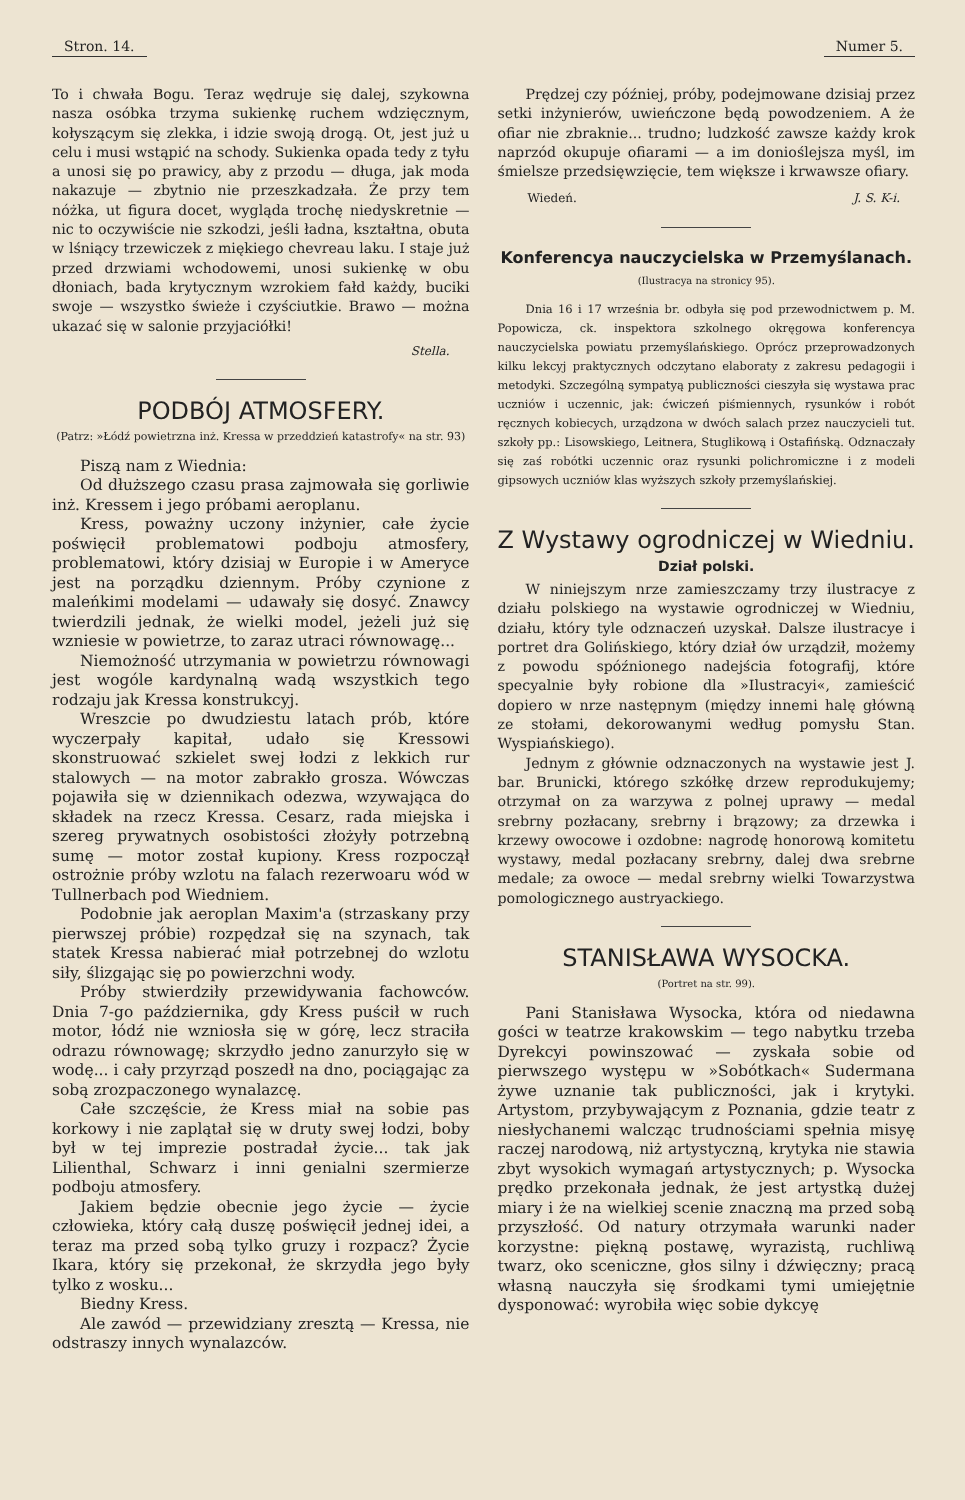Stron. 14. Numer 5.
To i chwała Bogu. Teraz wędruje się dalej, szykowna nasza osóbka trzyma sukienkę ruchem wdzięcznym, kołyszącym się zlekka, i idzie swoją drogą. Ot, jest już u celu i musi wstąpić na schody. Sukienka opada tedy z tyłu a unosi się po prawicy, aby z przodu — długa, jak moda nakazuje — zbytnio nie przeszkadzała. Że przy tem nóżka, ut figura docet, wygląda trochę niedyskretnie — nic to oczywiście nie szkodzi, jeśli ładna, kształtna, obuta w lśniący trzewiczek z miękiego chevreau laku. I staje już przed drzwiami wchodowemi, unosi sukienkę w obu dłoniach, bada krytycznym wzrokiem fałd każdy, buciki swoje — wszystko świeże i czyściutkie. Brawo — można ukazać się w salonie przyjaciółki!
Stella.
PODBÓJ ATMOSFERY.
(Patrz: »Łódź powietrzna inż. Kressa w przeddzień katastrofy« na str. 93)
Piszą nam z Wiednia:
Od dłuższego czasu prasa zajmowała się gorliwie inż. Kressem i jego próbami aeroplanu.
Kress, poważny uczony inżynier, całe życie poświęcił problematowi podboju atmosfery, problematowi, który dzisiaj w Europie i w Ameryce jest na porządku dziennym. Próby czynione z maleńkimi modelami — udawały się dosyć. Znawcy twierdzili jednak, że wielki model, jeżeli już się wzniesie w powietrze, to zaraz utraci równowagę...
Niemożność utrzymania w powietrzu równowagi jest wogóle kardynalną wadą wszystkich tego rodzaju jak Kressa konstrukcyj.
Wreszcie po dwudziestu latach prób, które wyczerpały kapitał, udało się Kressowi skonstruować szkielet swej łodzi z lekkich rur stalowych — na motor zabrakło grosza. Wówczas pojawiła się w dziennikach odezwa, wzywająca do składek na rzecz Kressa. Cesarz, rada miejska i szereg prywatnych osobistości złożyły potrzebną sumę — motor został kupiony. Kress rozpoczął ostrożnie próby wzlotu na falach rezerwoaru wód w Tullnerbach pod Wiedniem.
Podobnie jak aeroplan Maxim'a (strzaskany przy pierwszej próbie) rozpędzał się na szynach, tak statek Kressa nabierać miał potrzebnej do wzlotu siły, ślizgając się po powierzchni wody.
Próby stwierdziły przewidywania fachowców. Dnia 7-go października, gdy Kress puścił w ruch motor, łódź nie wzniosła się w górę, lecz straciła odrazu równowagę; skrzydło jedno zanurzyło się w wodę... i cały przyrząd poszedł na dno, pociągając za sobą zrozpaczonego wynalazcę.
Całe szczęście, że Kress miał na sobie pas korkowy i nie zaplątał się w druty swej łodzi, boby był w tej imprezie postradał życie... tak jak Lilienthal, Schwarz i inni genialni szermierze podboju atmosfery.
Jakiem będzie obecnie jego życie — życie człowieka, który całą duszę poświęcił jednej idei, a teraz ma przed sobą tylko gruzy i rozpacz? Życie Ikara, który się przekonał, że skrzydła jego były tylko z wosku...
Biedny Kress.
Ale zawód — przewidziany zresztą — Kressa, nie odstraszy innych wynalazców.
Prędzej czy później, próby, podejmowane dzisiaj przez setki inżynierów, uwieńczone będą powodzeniem. A że ofiar nie zbraknie... trudno; ludzkość zawsze każdy krok naprzód okupuje ofiarami — a im donioślejsza myśl, im śmielsze przedsięwzięcie, tem większe i krwawsze ofiary.
Wiedeń. J. S. K-i.
Konferencya nauczycielska w Przemyślanach.
(Ilustracya na stronicy 95).
Dnia 16 i 17 września br. odbyła się pod przewodnictwem p. M. Popowicza, ck. inspektora szkolnego okręgowa konferencya nauczycielska powiatu przemyślańskiego. Oprócz przeprowadzonych kilku lekcyj praktycznych odczytano elaboraty z zakresu pedagogii i metodyki. Szczególną sympatyą publiczności cieszyła się wystawa prac uczniów i uczennic, jak: ćwiczeń piśmiennych, rysunków i robót ręcznych kobiecych, urządzona w dwóch salach przez nauczycieli tut. szkoły pp.: Lisowskiego, Leitnera, Stuglikową i Ostafińską. Odznaczały się zaś robótki uczennic oraz rysunki polichromiczne i z modeli gipsowych uczniów klas wyższych szkoły przemyślańskiej.
Z Wystawy ogrodniczej w Wiedniu.
Dział polski.
W niniejszym nrze zamieszczamy trzy ilustracye z działu polskiego na wystawie ogrodniczej w Wiedniu, działu, który tyle odznaczeń uzyskał. Dalsze ilustracye i portret dra Golińskiego, który dział ów urządził, możemy z powodu spóźnionego nadejścia fotografij, które specyalnie były robione dla »Ilustracyi«, zamieścić dopiero w nrze następnym (między innemi halę główną ze stołami, dekorowanymi według pomysłu Stan. Wyspiańskiego).
Jednym z głównie odznaczonych na wystawie jest J. bar. Brunicki, którego szkółkę drzew reprodukujemy; otrzymał on za warzywa z polnej uprawy — medal srebrny pozłacany, srebrny i brązowy; za drzewka i krzewy owocowe i ozdobne: nagrodę honorową komitetu wystawy, medal pozłacany srebrny, dalej dwa srebrne medale; za owoce — medal srebrny wielki Towarzystwa pomologicznego austryackiego.
STANISŁAWA WYSOCKA.
(Portret na str. 99).
Pani Stanisława Wysocka, która od niedawna gości w teatrze krakowskim — tego nabytku trzeba Dyrekcyi powinszować — zyskała sobie od pierwszego występu w »Sobótkach« Sudermana żywe uznanie tak publiczności, jak i krytyki. Artystom, przybywającym z Poznania, gdzie teatr z niesłychanemi walcząc trudnościami spełnia misyę raczej narodową, niż artystyczną, krytyka nie stawia zbyt wysokich wymagań artystycznych; p. Wysocka prędko przekonała jednak, że jest artystką dużej miary i że na wielkiej scenie znaczną ma przed sobą przyszłość. Od natury otrzymała warunki nader korzystne: piękną postawę, wyrazistą, ruchliwą twarz, oko sceniczne, głos silny i dźwięczny; pracą własną nauczyła się środkami tymi umiejętnie dysponować: wyrobiła więc sobie dykcyę